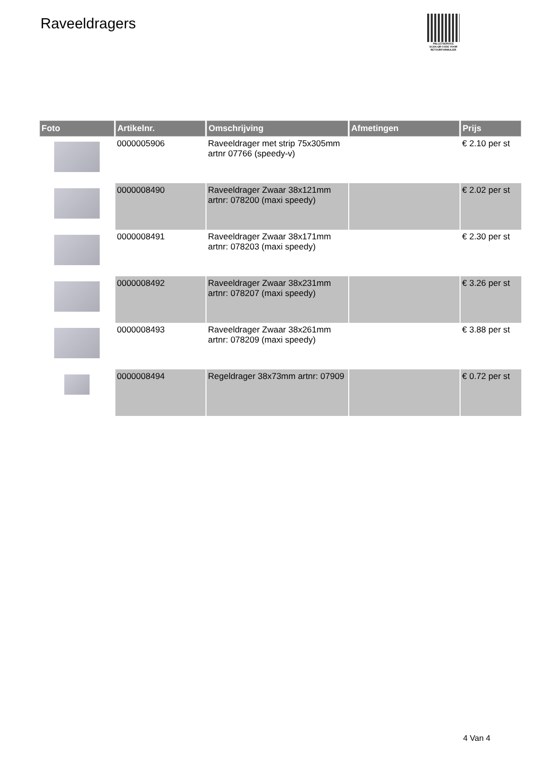Raveeldragers
PALLETSERVICE
SCAN QR-CODE VOOR RETOURFORMULIER
| Foto | Artikelnr. | Omschrijving | Afmetingen | Prijs |
| --- | --- | --- | --- | --- |
| | 0000005906 | Raveeldrager met strip 75x305mm artnr 07766 (speedy-v) | | € 2.10 per st |
| | 0000008490 | Raveeldrager Zwaar 38x121mm artnr: 078200 (maxi speedy) | | € 2.02 per st |
| | 0000008491 | Raveeldrager Zwaar 38x171mm artnr: 078203 (maxi speedy) | | € 2.30 per st |
| | 0000008492 | Raveeldrager Zwaar 38x231mm artnr: 078207 (maxi speedy) | | € 3.26 per st |
| | 0000008493 | Raveeldrager Zwaar 38x261mm artnr: 078209 (maxi speedy) | | € 3.88 per st |
| | 0000008494 | Regeldrager 38x73mm artnr: 07909 | | € 0.72 per st |
4 Van 4